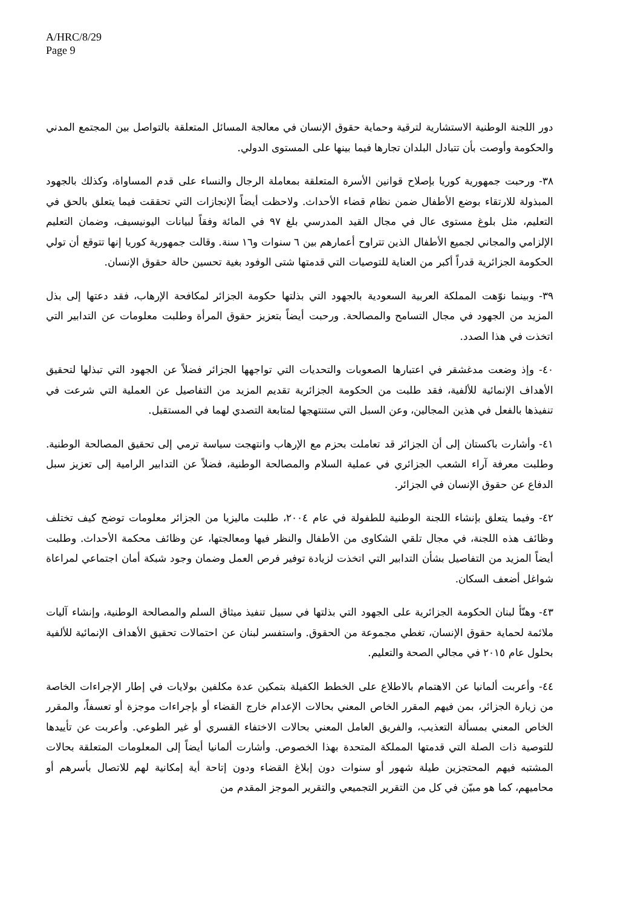A/HRC/8/29
Page 9
دور اللجنة الوطنية الاستشارية لترقية وحماية حقوق الإنسان في معالجة المسائل المتعلقة بالتواصل بين المجتمع المدني والحكومة وأوصت بأن تتبادل البلدان تجارها فيما بينها على المستوى الدولي.
٣٨- ورحبت جمهورية كوريا بإصلاح قوانين الأسرة المتعلقة بمعاملة الرجال والنساء على قدم المساواة، وكذلك بالجهود المبذولة للارتقاء بوضع الأطفال ضمن نظام قضاء الأحداث. ولاحظت أيضاً الإنجازات التي تحققت فيما يتعلق بالحق في التعليم، مثل بلوغ مستوى عال في مجال القيد المدرسي بلغ ٩٧ في المائة وفقاً لبيانات اليونيسيف، وضمان التعليم الإلزامي والمجاني لجميع الأطفال الذين تتراوح أعمارهم بين ٦ سنوات و١٦ سنة. وقالت جمهورية كوريا إنها تتوقع أن تولي الحكومة الجزائرية قدراً أكبر من العناية للتوصيات التي قدمتها شتى الوفود بغية تحسين حالة حقوق الإنسان.
٣٩- وبينما نوّهت المملكة العربية السعودية بالجهود التي بذلتها حكومة الجزائر لمكافحة الإرهاب، فقد دعتها إلى بذل المزيد من الجهود في مجال التسامح والمصالحة. ورحبت أيضاً بتعزيز حقوق المرأة وطلبت معلومات عن التدابير التي اتخذت في هذا الصدد.
٤٠- وإذ وضعت مدغشقر في اعتبارها الصعوبات والتحديات التي تواجهها الجزائر فضلاً عن الجهود التي تبذلها لتحقيق الأهداف الإنمائية للألفية، فقد طلبت من الحكومة الجزائرية تقديم المزيد من التفاصيل عن العملية التي شرعت في تنفيذها بالفعل في هذين المجالين، وعن السبل التي ستنتهجها لمتابعة التصدي لهما في المستقبل.
٤١- وأشارت باكستان إلى أن الجزائر قد تعاملت بحزم مع الإرهاب وانتهجت سياسة ترمي إلى تحقيق المصالحة الوطنية. وطلبت معرفة آراء الشعب الجزائري في عملية السلام والمصالحة الوطنية، فضلاً عن التدابير الرامية إلى تعزيز سبل الدفاع عن حقوق الإنسان في الجزائر.
٤٢- وفيما يتعلق بإنشاء اللجنة الوطنية للطفولة في عام ٢٠٠٤، طلبت ماليزيا من الجزائر معلومات توضح كيف تختلف وظائف هذه اللجنة، في مجال تلقي الشكاوى من الأطفال والنظر فيها ومعالجتها، عن وظائف محكمة الأحداث. وطلبت أيضاً المزيد من التفاصيل بشأن التدابير التي اتخذت لزيادة توفير فرص العمل وضمان وجود شبكة أمان اجتماعي لمراعاة شواغل أضعف السكان.
٤٣- وهنّأ لبنان الحكومة الجزائرية على الجهود التي بذلتها في سبيل تنفيذ ميثاق السلم والمصالحة الوطنية، وإنشاء آليات ملائمة لحماية حقوق الإنسان، تغطي مجموعة من الحقوق. واستفسر لبنان عن احتمالات تحقيق الأهداف الإنمائية للألفية بحلول عام ٢٠١٥ في مجالي الصحة والتعليم.
٤٤- وأعربت ألمانيا عن الاهتمام بالاطلاع على الخطط الكفيلة بتمكين عدة مكلفين بولايات في إطار الإجراءات الخاصة من زيارة الجزائر، بمن فيهم المقرر الخاص المعني بحالات الإعدام خارج القضاء أو بإجراءات موجزة أو تعسفاً، والمقرر الخاص المعني بمسألة التعذيب، والفريق العامل المعني بحالات الاختفاء القسري أو غير الطوعي. وأعربت عن تأييدها للتوصية ذات الصلة التي قدمتها المملكة المتحدة بهذا الخصوص. وأشارت ألمانيا أيضاً إلى المعلومات المتعلقة بحالات المشتبه فيهم المحتجزين طيلة شهور أو سنوات دون إبلاغ القضاء ودون إتاحة أية إمكانية لهم للاتصال بأسرهم أو محاميهم، كما هو مبيّن في كل من التقرير التجميعي والتقرير الموجز المقدم من